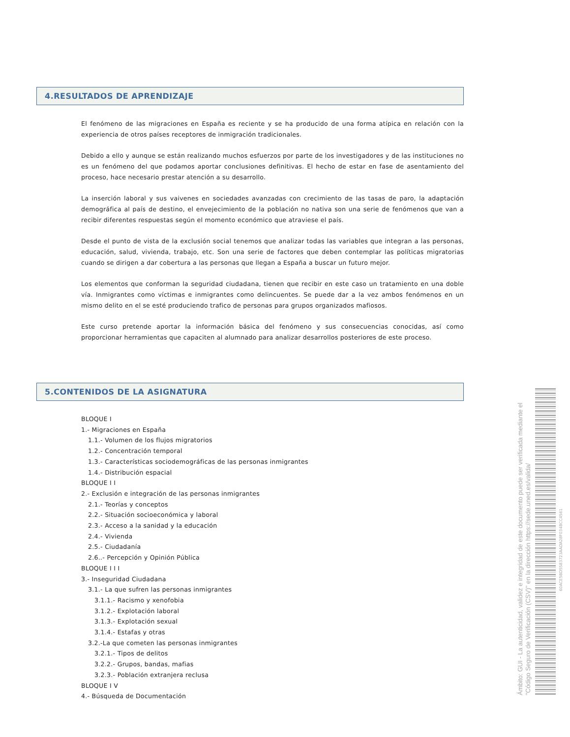4.RESULTADOS DE APRENDIZAJE
El fenómeno de las migraciones en España es reciente y se ha producido de una forma atípica en relación con la experiencia de otros países receptores de inmigración tradicionales.
Debido a ello y aunque se están realizando muchos esfuerzos por parte de los investigadores y de las instituciones no es un fenómeno del que podamos aportar conclusiones definitivas. El hecho de estar en fase de asentamiento del proceso, hace necesario prestar atención a su desarrollo.
La inserción laboral y sus vaivenes en sociedades avanzadas con crecimiento de las tasas de paro, la adaptación demográfica al país de destino, el envejecimiento de la población no nativa son una serie de fenómenos que van a recibir diferentes respuestas según el momento económico que atraviese el país.
Desde el punto de vista de la exclusión social tenemos que analizar todas las variables que integran a las personas, educación, salud, vivienda, trabajo, etc. Son una serie de factores que deben contemplar las políticas migratorias cuando se dirigen a dar cobertura a las personas que llegan a España a buscar un futuro mejor.
Los elementos que conforman la seguridad ciudadana, tienen que recibir en este caso un tratamiento en una doble vía. Inmigrantes como víctimas e inmigrantes como delincuentes. Se puede dar a la vez ambos fenómenos en un mismo delito en el se esté produciendo trafico de personas para grupos organizados mafiosos.
Este curso pretende aportar la información básica del fenómeno y sus consecuencias conocidas, así como proporcionar herramientas que capaciten al alumnado para analizar desarrollos posteriores de este proceso.
5.CONTENIDOS DE LA ASIGNATURA
BLOQUE I
1.- Migraciones en España
1.1.- Volumen de los flujos migratorios
1.2.- Concentración temporal
1.3.- Características sociodemográficas de las personas inmigrantes
1.4.- Distribución espacial
BLOQUE I I
2.- Exclusión e integración de las personas inmigrantes
2.1.- Teorías y conceptos
2.2.- Situación socioeconómica y laboral
2.3.- Acceso a la sanidad y la educación
2.4.- Vivienda
2.5.- Ciudadanía
2.6..- Percepción y Opinión Pública
BLOQUE I I I
3.- Inseguridad Ciudadana
3.1.- La que sufren las personas inmigrantes
3.1.1.- Racismo y xenofobia
3.1.2.- Explotación laboral
3.1.3.- Explotación sexual
3.1.4.- Estafas y otras
3.2.-La que cometen las personas inmigrantes
3.2.1.- Tipos de delitos
3.2.2.- Grupos, bandas, mafias
3.2.3.- Población extranjera reclusa
BLOQUE I V
4.- Búsqueda de Documentación
Ámbito: GUI - La autenticidad, validez e integridad de este documento puede ser verificada mediante el "Código Seguro de Verificación (CSV)" en la dirección https://sede.uned.es/valida/
60ACE5BD5583723AADA28F034BCC4561